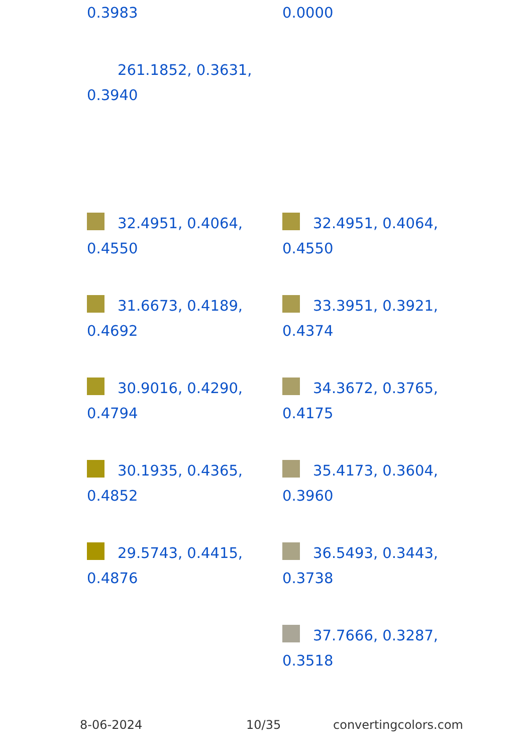0.3983 0.0000
261.1852, 0.3631, 0.3940
32.4951, 0.4064, 0.4550
32.4951, 0.4064, 0.4550
31.6673, 0.4189, 0.4692
33.3951, 0.3921, 0.4374
30.9016, 0.4290, 0.4794
34.3672, 0.3765, 0.4175
30.1935, 0.4365, 0.4852
35.4173, 0.3604, 0.3960
29.5743, 0.4415, 0.4876
36.5493, 0.3443, 0.3738
37.7666, 0.3287, 0.3518
8-06-2024 10/35 convertingcolors.com